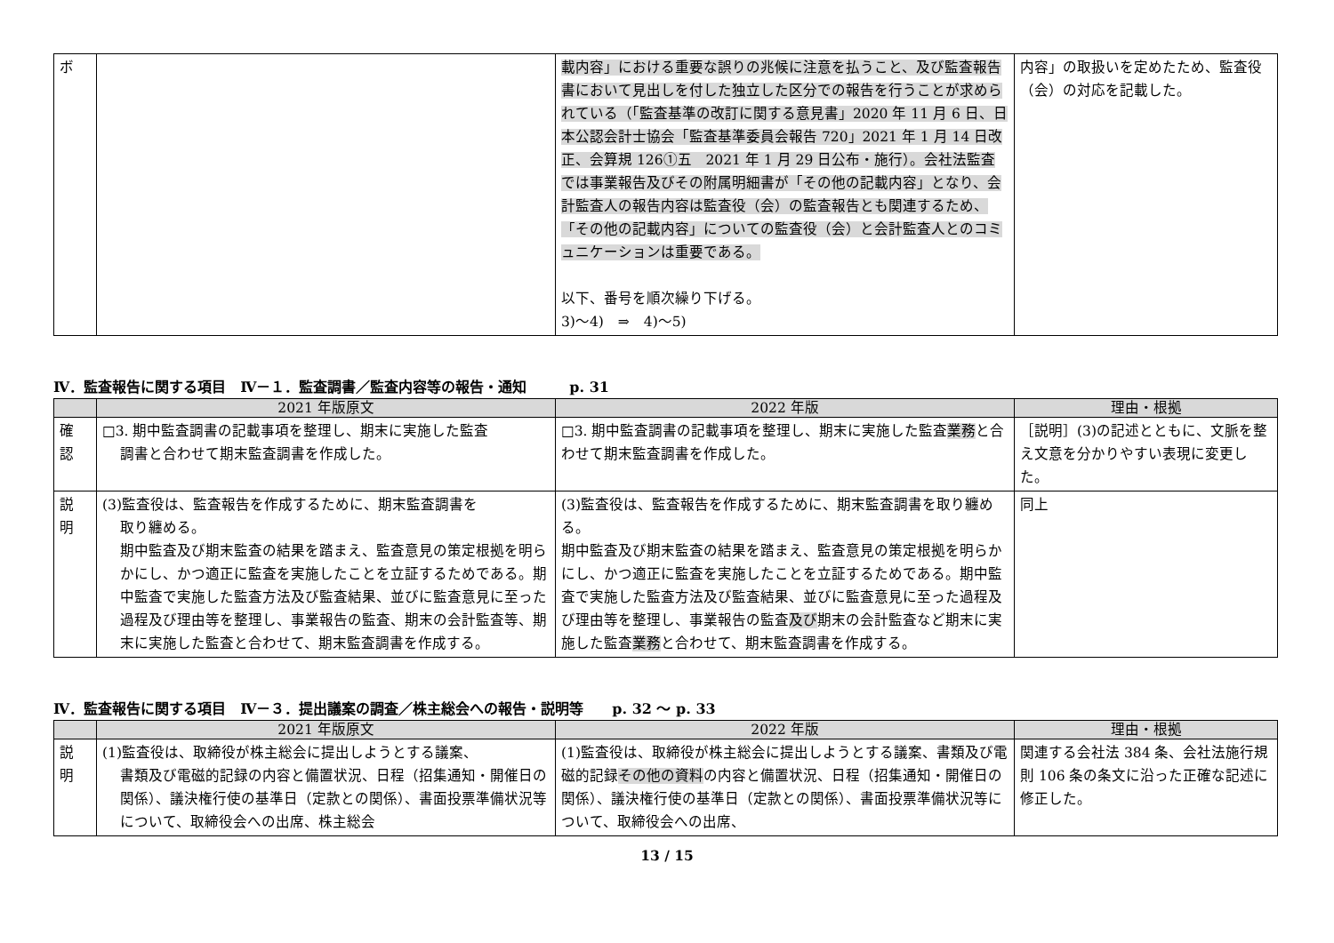| ボ | | 載内容」における重要な誤りの兆候に注意を払うこと、及び監査報告書において見出しを付した独立した区分での報告を行うことが求められている（「監査基準の改訂に関する意見書」2020 年 11 月 6 日、日本公認会計士協会「監査基準委員会報告 720」2021 年 1 月 14 日改正、会算規 126①五 2021 年 1 月 29 日公布・施行）。会社法監査では事業報告及びその附属明細書が「その他の記載内容」となり、会計監査人の報告内容は監査役（会）の監査報告とも関連するため、「その他の記載内容」についての監査役（会）と会計監査人とのコミュニケーションは重要である。 以下、番号を順次繰り下げる。 3)～4) ⇒ 4)～5) | 内容」の取扱いを定めたため、監査役（会）の対応を記載した。 |
Ⅳ．監査報告に関する項目　Ⅳ－１．監査調書／監査内容等の報告・通知　　　p. 31
| | 2021 年版原文 | 2022 年版 | 理由・根拠 |
| --- | --- | --- | --- |
| 確 認 | □3. 期中監査調書の記載事項を整理し、期末に実施した監査 調書と合わせて期末監査調書を作成した。 | □3. 期中監査調書の記載事項を整理し、期末に実施した監査 業務 と合わせて期末監査調書を作成した。 | ［説明］(3)の記述とともに、文脈を整え文意を分かりやすい表現に変更した。 |
| 説 明 | (3)監査役は、監査報告を作成するために、期末監査調書を 取り纏める。 期中監査及び期末監査の結果を踏まえ、監査意見の策定根拠を明らかにし、かつ適正に監査を実施したことを立証するためである。期中監査で実施した監査方法及び監査結果、並びに監査意見に至った過程及び理由等を整理し、事業報告の監査、期末の会計監査等、期末に実施した監査と合わせて、期末監査調書を作成する。 | (3)監査役は、監査報告を作成するために、期末監査調書を取り纏める。 期中監査及び期末監査の結果を踏まえ、監査意見の策定根拠を明らかにし、かつ適正に監査を実施したことを立証するためである。期中監査で実施した監査方法及び監査結果、並びに監査意見に至った過程及び理由等を整理し、事業報告の監査 及び 期末の会計監査など期末に実施した監査 業務 と合わせて、期末監査調書を作成する。 | 同上 |
Ⅳ．監査報告に関する項目　Ⅳ－３．提出議案の調査／株主総会への報告・説明等　　p. 32 ～ p. 33
| | 2021 年版原文 | 2022 年版 | 理由・根拠 |
| --- | --- | --- | --- |
| 説 明 | (1)監査役は、取締役が株主総会に提出しようとする議案、 書類及び電磁的記録の内容と備置状況、日程（招集通知・開催日の関係）、議決権行使の基準日（定款との関係）、書面投票準備状況等について、取締役会への出席、株主総会 | (1)監査役は、取締役が株主総会に提出しようとする議案、書類及び電磁的記録 その他の資料 の内容と備置状況、日程（招集通知・開催日の関係）、議決権行使の基準日（定款との関係）、書面投票準備状況等について、取締役会への出席、 | 関連する会社法 384 条、会社法施行規則 106 条の条文に沿った正確な記述に修正した。 |
13 / 15